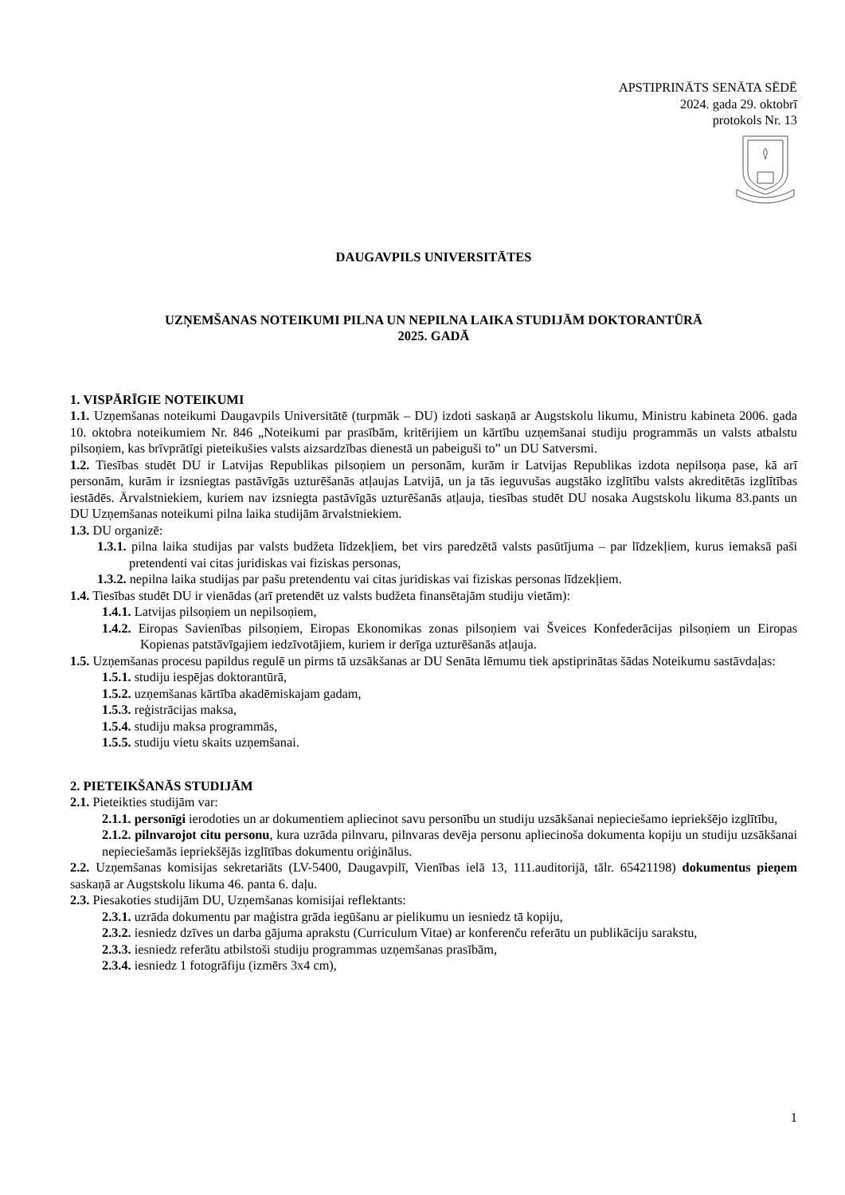APSTIPRINĀTS SENĀTA SĒDĒ
2024. gada 29. oktobrī
protokols Nr. 13
DAUGAVPILS UNIVERSITĀTES
UZŅEMŠANAS NOTEIKUMI PILNA UN NEPILNA LAIKA STUDIJĀM DOKTORANTŪRĀ
2025. GADĀ
1. VISPĀRĪGIE NOTEIKUMI
1.1. Uzņemšanas noteikumi Daugavpils Universitātē (turpmāk – DU) izdoti saskaņā ar Augstskolu likumu, Ministru kabineta 2006. gada 10. oktobra noteikumiem Nr. 846 „Noteikumi par prasībām, kritērijiem un kārtību uzņemšanai studiju programmās un valsts atbalstu pilsoņiem, kas brīvprātīgi pieteikušies valsts aizsardzības dienestā un pabeiguši to” un DU Satversmi.
1.2. Tiesības studēt DU ir Latvijas Republikas pilsoņiem un personām, kurām ir Latvijas Republikas izdota nepilsoņa pase, kā arī personām, kurām ir izsniegtas pastāvīgās uzturēšanās atļaujas Latvijā, un ja tās ieguvušas augstāko izglītību valsts akreditētās izglītības iestādēs. Ārvalstniekiem, kuriem nav izsniegta pastāvīgās uzturēšanās atļauja, tiesības studēt DU nosaka Augstskolu likuma 83.pants un DU Uzņemšanas noteikumi pilna laika studijām ārvalstniekiem.
1.3. DU organizē:
1.3.1. pilna laika studijas par valsts budžeta līdzekļiem, bet virs paredzētā valsts pasūtījuma – par līdzekļiem, kurus iemaksā paši pretendenti vai citas juridiskas vai fiziskas personas,
1.3.2. nepilna laika studijas par pašu pretendentu vai citas juridiskas vai fiziskas personas līdzekļiem.
1.4. Tiesības studēt DU ir vienādas (arī pretendēt uz valsts budžeta finansētajām studiju vietām):
1.4.1. Latvijas pilsoņiem un nepilsoņiem,
1.4.2. Eiropas Savienības pilsoņiem, Eiropas Ekonomikas zonas pilsoņiem vai Šveices Konfederācijas pilsoņiem un Eiropas Kopienas patstāvīgajiem iedzīvotājiem, kuriem ir derīga uzturēšanās atļauja.
1.5. Uzņemšanas procesu papildus regulē un pirms tā uzsākšanas ar DU Senāta lēmumu tiek apstiprinātas šādas Noteikumu sastāvdaļas:
1.5.1. studiju iespējas doktorantūrā,
1.5.2. uzņemšanas kārtība akadēmiskajam gadam,
1.5.3. reģistrācijas maksa,
1.5.4. studiju maksa programmās,
1.5.5. studiju vietu skaits uzņemšanai.
2. PIETEIKŠANĀS STUDIJĀM
2.1. Pieteikties studijām var:
2.1.1. personīgi ierodoties un ar dokumentiem apliecinot savu personību un studiju uzsākšanai nepieciešamo iepriekšējo izglītību,
2.1.2. pilnvarojot citu personu, kura uzrāda pilnvaru, pilnvaras devēja personu apliecinoša dokumenta kopiju un studiju uzsākšanai nepieciešamās iepriekšējās izglītības dokumentu oriģinālus.
2.2. Uzņemšanas komisijas sekretariāts (LV-5400, Daugavpilī, Vienības ielā 13, 111.auditorijā, tālr. 65421198) dokumentus pieņem saskaņā ar Augstskolu likuma 46. panta 6. daļu.
2.3. Piesakoties studijām DU, Uzņemšanas komisijai reflektants:
2.3.1. uzrāda dokumentu par maģistra grāda iegūšanu ar pielikumu un iesniedz tā kopiju,
2.3.2. iesniedz dzīves un darba gājuma aprakstu (Curriculum Vitae) ar konferenču referātu un publikāciju sarakstu,
2.3.3. iesniedz referātu atbilstoši studiju programmas uzņemšanas prasībām,
2.3.4. iesniedz 1 fotogrāfiju (izmērs 3x4 cm),
1